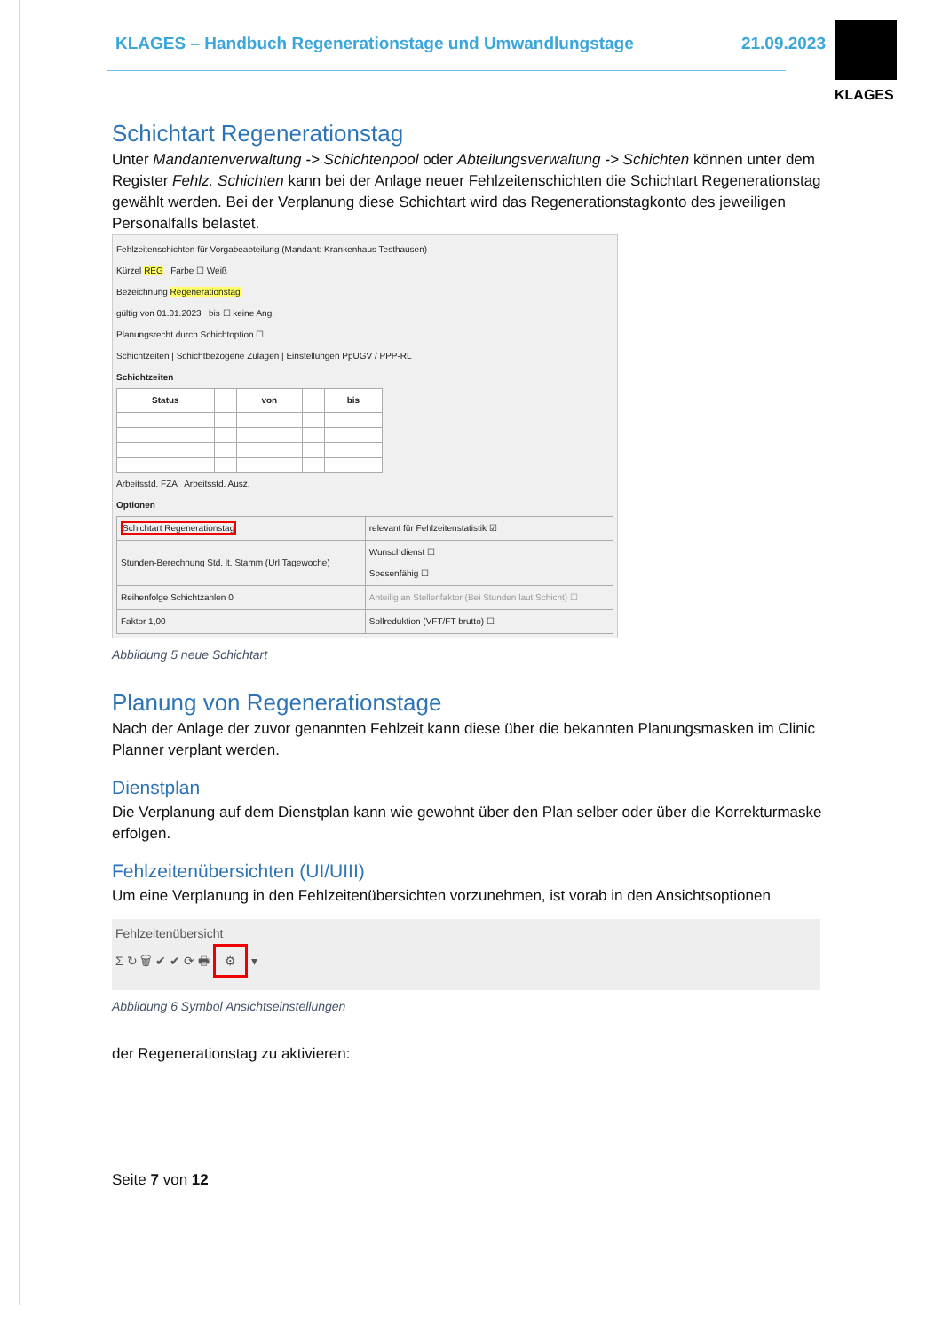KLAGES – Handbuch Regenerationstage und Umwandlungstage 21.09.2023
KLAGES
Schichtart Regenerationstag
Unter Mandantenverwaltung -> Schichtenpool oder Abteilungsverwaltung -> Schichten können unter dem Register Fehlz. Schichten kann bei der Anlage neuer Fehlzeitenschichten die Schichtart Regenerationstag gewählt werden. Bei der Verplanung diese Schichtart wird das Regenerationstagkonto des jeweiligen Personalfalls belastet.
Fehlzeitenschichten für Vorgabeabteilung (Mandant: Krankenhaus Testhausen)
Kürzel REG Farbe ☐ Weiß
Bezeichnung Regenerationstag
gültig von 01.01.2023 bis ☐ keine Ang.
Planungsrecht durch Schichtoption ☐
Schichtzeiten | Schichtbezogene Zulagen | Einstellungen PpUGV / PPP-RL
Schichtzeiten
| Status | | von | | bis |
| --- | --- | --- | --- | --- |
Arbeitsstd. FZA Arbeitsstd. Ausz.
Optionen
| Schichtart Regenerationstag | relevant für Fehlzeitenstatistik ☑ |
| Stunden-Berechnung Std. lt. Stamm (Url.Tagewoche) | Wunschdienst ☐ Spesenfähig ☐ |
| Reihenfolge Schichtzahlen 0 | Anteilig an Stellenfaktor (Bei Stunden laut Schicht) ☐ |
| Faktor 1,00 | Sollreduktion (VFT/FT brutto) ☐ |
Abbildung 5 neue Schichtart
Planung von Regenerationstage
Nach der Anlage der zuvor genannten Fehlzeit kann diese über die bekannten Planungsmasken im Clinic Planner verplant werden.
Dienstplan
Die Verplanung auf dem Dienstplan kann wie gewohnt über den Plan selber oder über die Korrekturmaske erfolgen.
Fehlzeitenübersichten (UI/UIII)
Um eine Verplanung in den Fehlzeitenübersichten vorzunehmen, ist vorab in den Ansichtsoptionen
Fehlzeitenübersicht
Σ ↻ 🗑 ✔ ✔ ⟳ 🖶 ⚙ ▾
Abbildung 6 Symbol Ansichtseinstellungen
der Regenerationstag zu aktivieren:
Seite 7 von 12